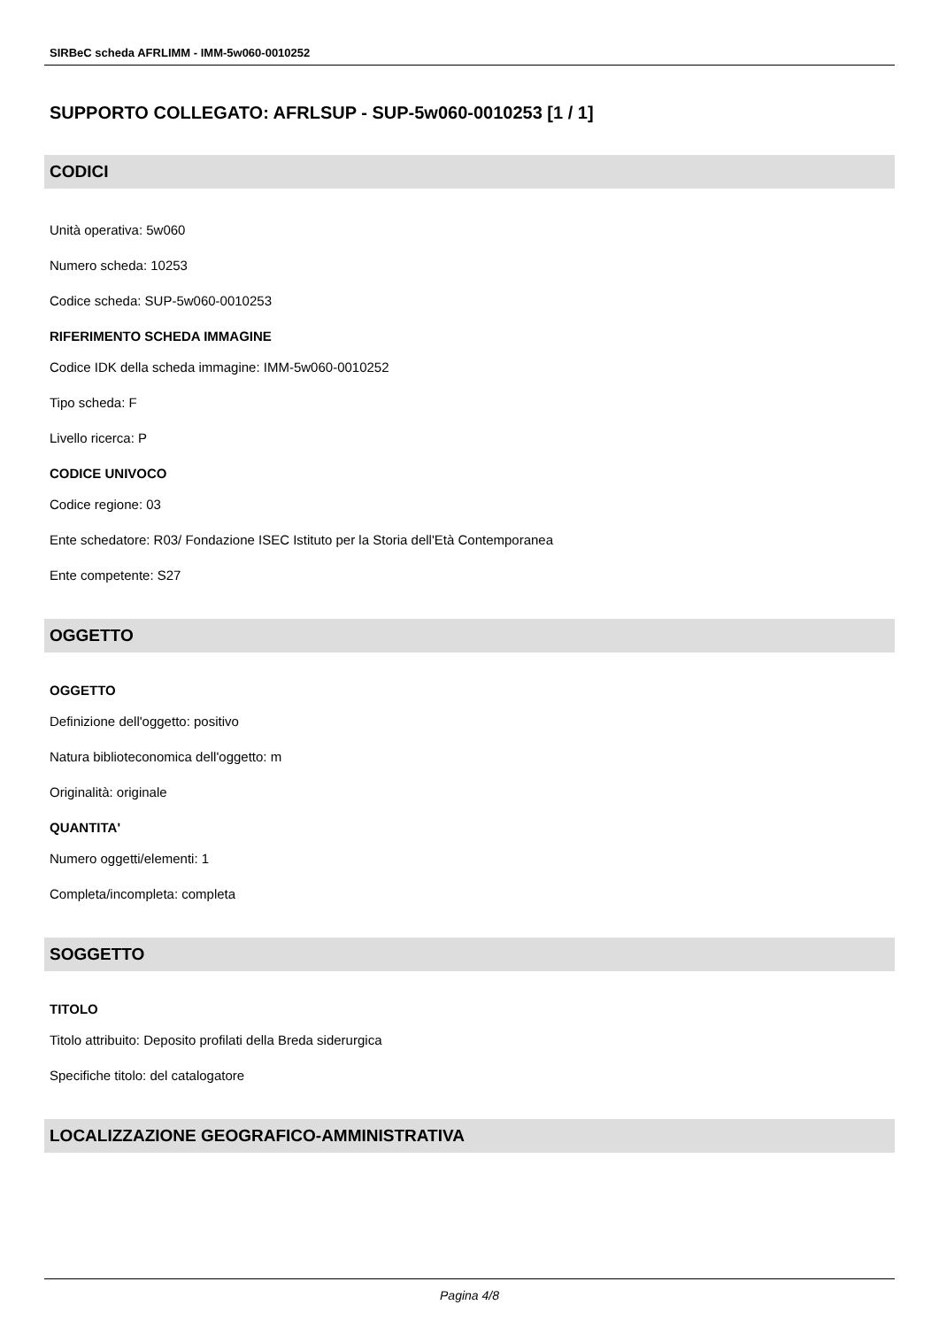SIRBeC scheda AFRLIMM - IMM-5w060-0010252
SUPPORTO COLLEGATO: AFRLSUP - SUP-5w060-0010253 [1 / 1]
CODICI
Unità operativa: 5w060
Numero scheda: 10253
Codice scheda: SUP-5w060-0010253
RIFERIMENTO SCHEDA IMMAGINE
Codice IDK della scheda immagine: IMM-5w060-0010252
Tipo scheda: F
Livello ricerca: P
CODICE UNIVOCO
Codice regione: 03
Ente schedatore: R03/ Fondazione ISEC Istituto per la Storia dell'Età Contemporanea
Ente competente: S27
OGGETTO
OGGETTO
Definizione dell'oggetto: positivo
Natura biblioteconomica dell'oggetto: m
Originalità: originale
QUANTITA'
Numero oggetti/elementi: 1
Completa/incompleta: completa
SOGGETTO
TITOLO
Titolo attribuito: Deposito profilati della Breda siderurgica
Specifiche titolo: del catalogatore
LOCALIZZAZIONE GEOGRAFICO-AMMINISTRATIVA
Pagina 4/8